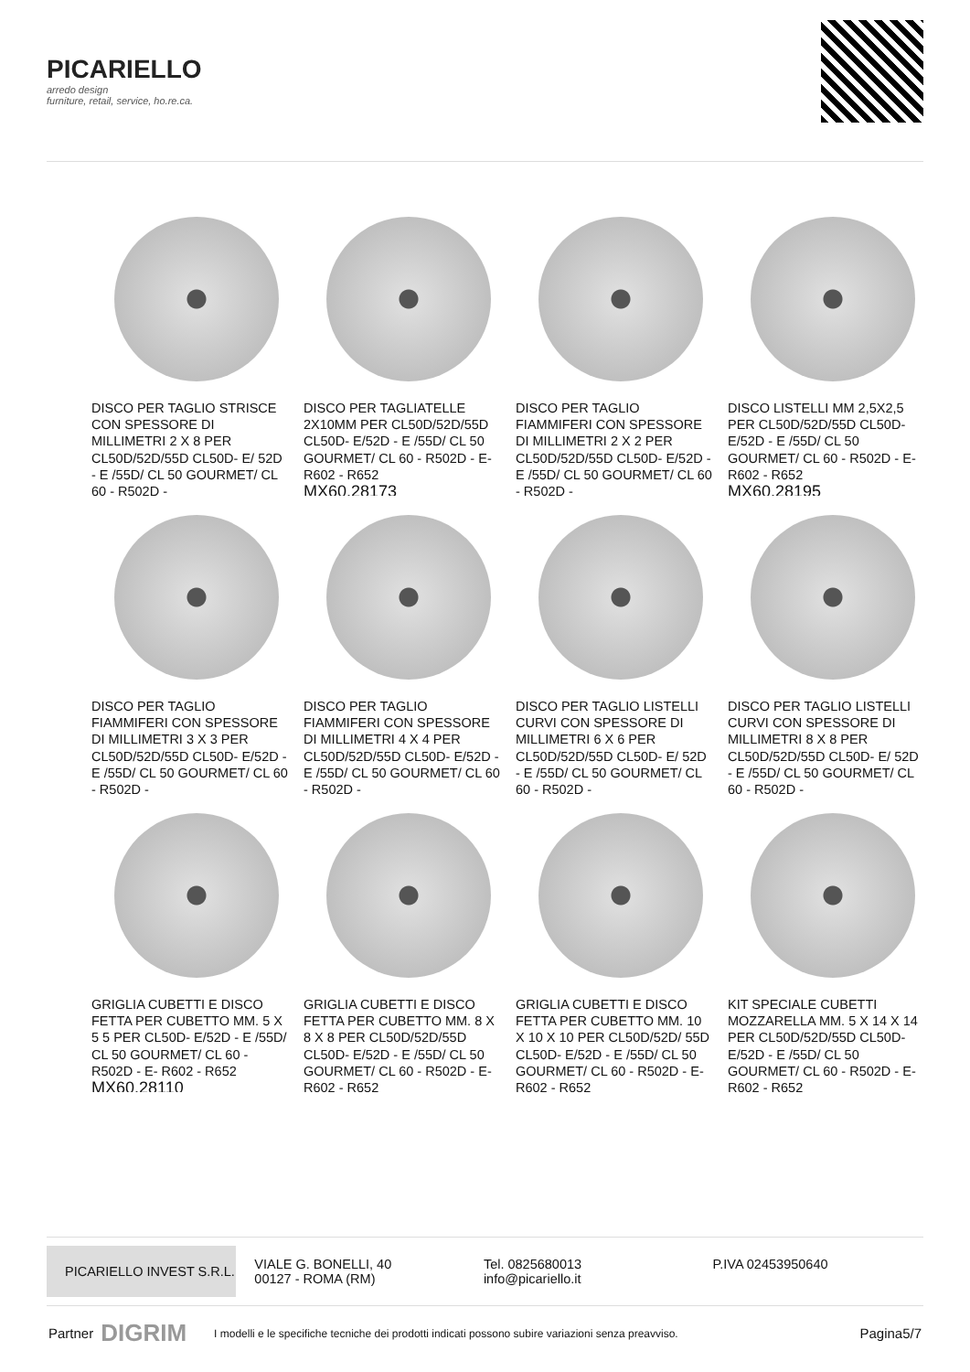PICARIELLO
arredo design
furniture, retail, service, ho.re.ca.
DISCO PER TAGLIO STRISCE CON SPESSORE DI MILLIMETRI 2 X 8 PER CL50D/52D/55D CL50D- E/ 52D - E /55D/ CL 50 GOURMET/ CL 60 - R502D -
DISCO PER TAGLIATELLE 2X10MM PER CL50D/52D/55D CL50D- E/52D - E /55D/ CL 50 GOURMET/ CL 60 - R502D - E- R602 - R652
MX60.28173
DISCO PER TAGLIO FIAMMIFERI CON SPESSORE DI MILLIMETRI 2 X 2 PER CL50D/52D/55D CL50D- E/52D - E /55D/ CL 50 GOURMET/ CL 60 - R502D -
DISCO LISTELLI MM 2,5X2,5 PER CL50D/52D/55D CL50D- E/52D - E /55D/ CL 50 GOURMET/ CL 60 - R502D - E- R602 - R652
MX60.28195
DISCO PER TAGLIO FIAMMIFERI CON SPESSORE DI MILLIMETRI 3 X 3 PER CL50D/52D/55D CL50D- E/52D - E /55D/ CL 50 GOURMET/ CL 60 - R502D -
DISCO PER TAGLIO FIAMMIFERI CON SPESSORE DI MILLIMETRI 4 X 4 PER CL50D/52D/55D CL50D- E/52D - E /55D/ CL 50 GOURMET/ CL 60 - R502D -
DISCO PER TAGLIO LISTELLI CURVI CON SPESSORE DI MILLIMETRI 6 X 6 PER CL50D/52D/55D CL50D- E/ 52D - E /55D/ CL 50 GOURMET/ CL 60 - R502D -
DISCO PER TAGLIO LISTELLI CURVI CON SPESSORE DI MILLIMETRI 8 X 8 PER CL50D/52D/55D CL50D- E/ 52D - E /55D/ CL 50 GOURMET/ CL 60 - R502D -
GRIGLIA CUBETTI E DISCO FETTA PER CUBETTO MM. 5 X 5 5 PER CL50D- E/52D - E /55D/ CL 50 GOURMET/ CL 60 - R502D - E- R602 - R652
MX60.28110
GRIGLIA CUBETTI E DISCO FETTA PER CUBETTO MM. 8 X 8 X 8 PER CL50D/52D/55D CL50D- E/52D - E /55D/ CL 50 GOURMET/ CL 60 - R502D - E- R602 - R652
GRIGLIA CUBETTI E DISCO FETTA PER CUBETTO MM. 10 X 10 X 10 PER CL50D/52D/ 55D CL50D- E/52D - E /55D/ CL 50 GOURMET/ CL 60 - R502D - E- R602 - R652
KIT SPECIALE CUBETTI MOZZARELLA MM. 5 X 14 X 14 PER CL50D/52D/55D CL50D- E/52D - E /55D/ CL 50 GOURMET/ CL 60 - R502D - E- R602 - R652
PICARIELLO INVEST S.R.L.
VIALE G. BONELLI, 40
00127 - ROMA (RM)
Tel. 0825680013
info@picariello.it
P.IVA 02453950640
Partner DIGRIM I modelli e le specifiche tecniche dei prodotti indicati possono subire variazioni senza preavviso. Pagina5/7